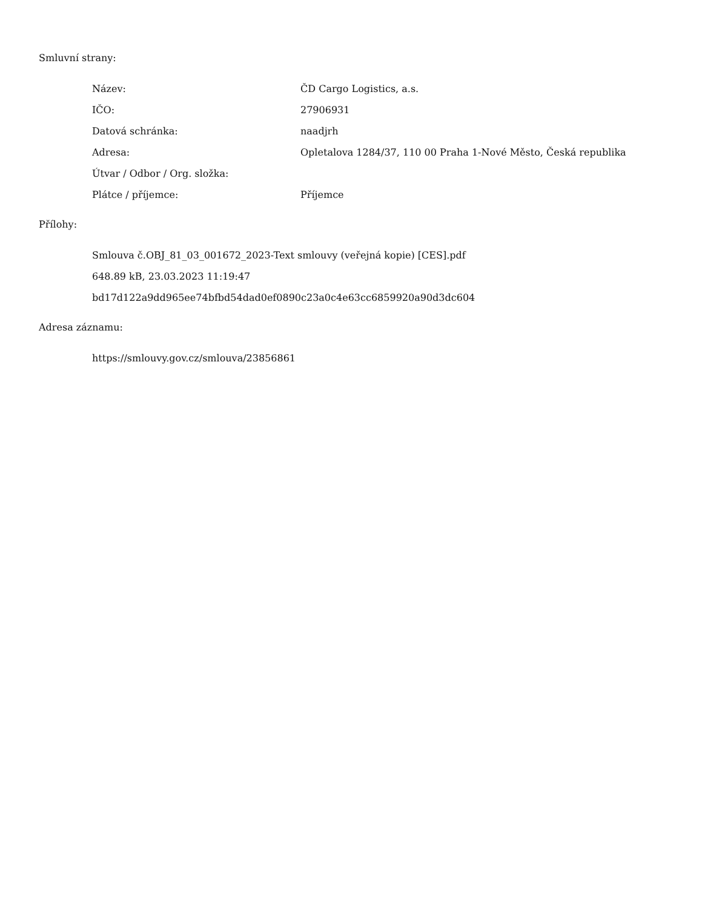Smluvní strany:
| Název: | ČD Cargo Logistics, a.s. |
| IČO: | 27906931 |
| Datová schránka: | naadjrh |
| Adresa: | Opletalova 1284/37, 110 00 Praha 1-Nové Město, Česká republika |
| Útvar / Odbor / Org. složka: | |
| Plátce / příjemce: | Příjemce |
Přílohy:
Smlouva č.OBJ_81_03_001672_2023-Text smlouvy (veřejná kopie) [CES].pdf
648.89 kB, 23.03.2023 11:19:47
bd17d122a9dd965ee74bfbd54dad0ef0890c23a0c4e63cc6859920a90d3dc604
Adresa záznamu:
https://smlouvy.gov.cz/smlouva/23856861